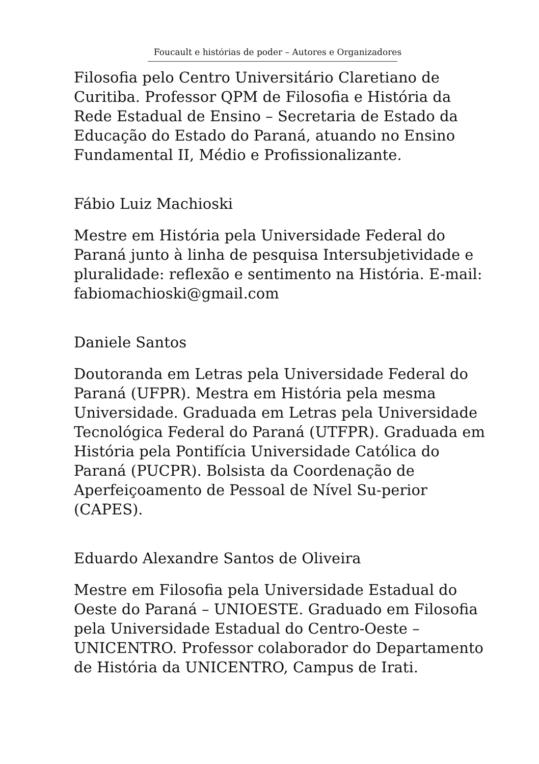Foucault e histórias de poder – Autores e Organizadores
Filosofia pelo Centro Universitário Claretiano de Curitiba. Professor QPM de Filosofia e História da Rede Estadual de Ensino – Secretaria de Estado da Educação do Estado do Paraná, atuando no Ensino Fundamental II, Médio e Profissionalizante.
Fábio Luiz Machioski
Mestre em História pela Universidade Federal do Paraná junto à linha de pesquisa Intersubjetividade e pluralidade: reflexão e sentimento na História. E-mail: fabiomachioski@gmail.com
Daniele Santos
Doutoranda em Letras pela Universidade Federal do Paraná (UFPR). Mestra em História pela mesma Universidade. Graduada em Letras pela Universidade Tecnológica Federal do Paraná (UTFPR). Graduada em História pela Pontifícia Universidade Católica do Paraná (PUCPR). Bolsista da Coordenação de Aperfeiçoamento de Pessoal de Nível Su-perior (CAPES).
Eduardo Alexandre Santos de Oliveira
Mestre em Filosofia pela Universidade Estadual do Oeste do Paraná – UNIOESTE. Graduado em Filosofia pela Universidade Estadual do Centro-Oeste – UNICENTRO. Professor colaborador do Departamento de História da UNICENTRO, Campus de Irati.